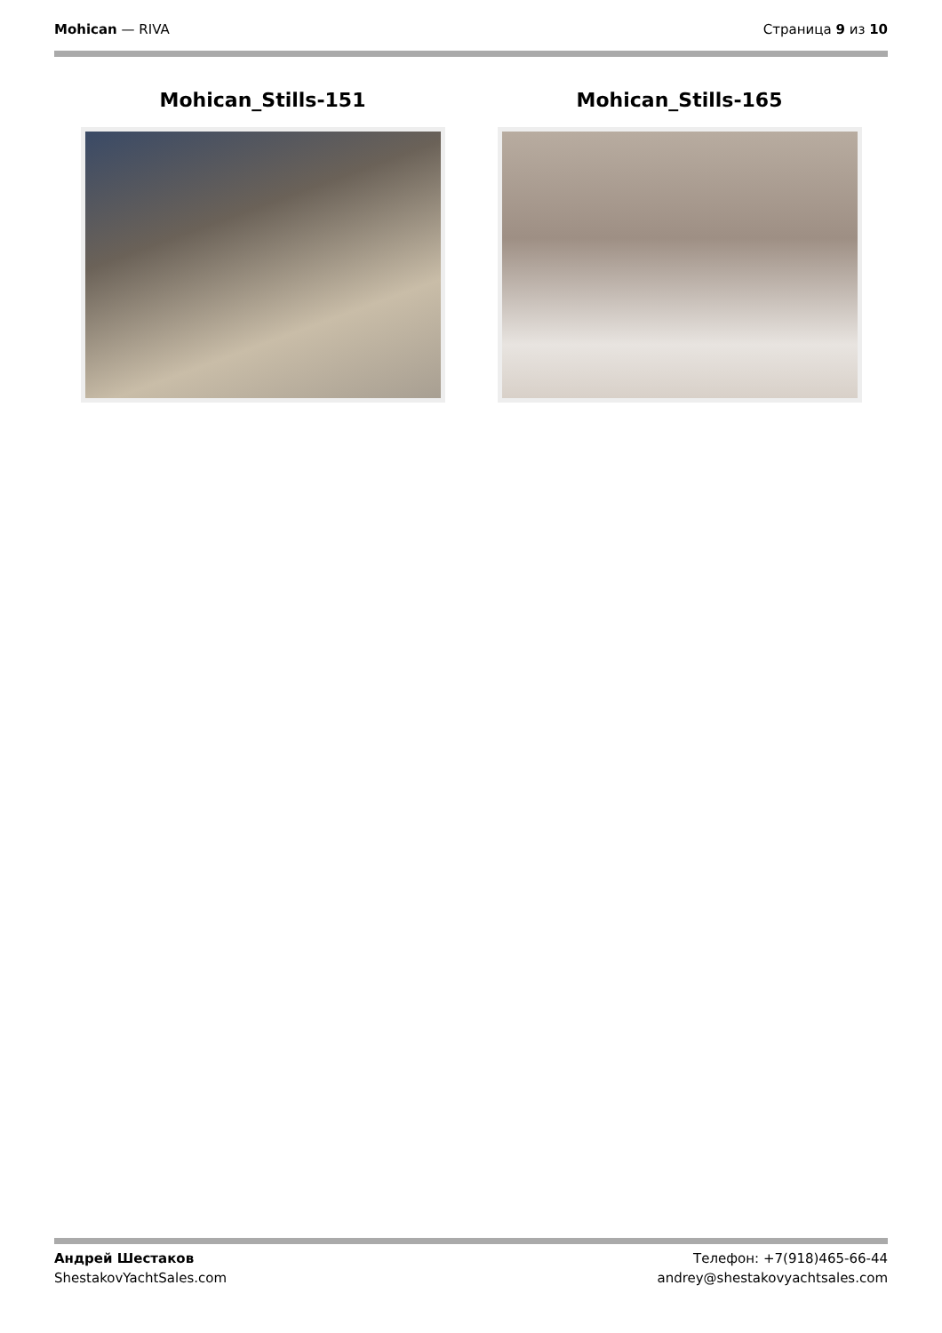Mohican — RIVA Страница 9 из 10
Mohican_Stills-151 Mohican_Stills-165
Андрей Шестаков
ShestakovYachtSales.com
Телефон: +7(918)465-66-44
andrey@shestakovyachtsales.com